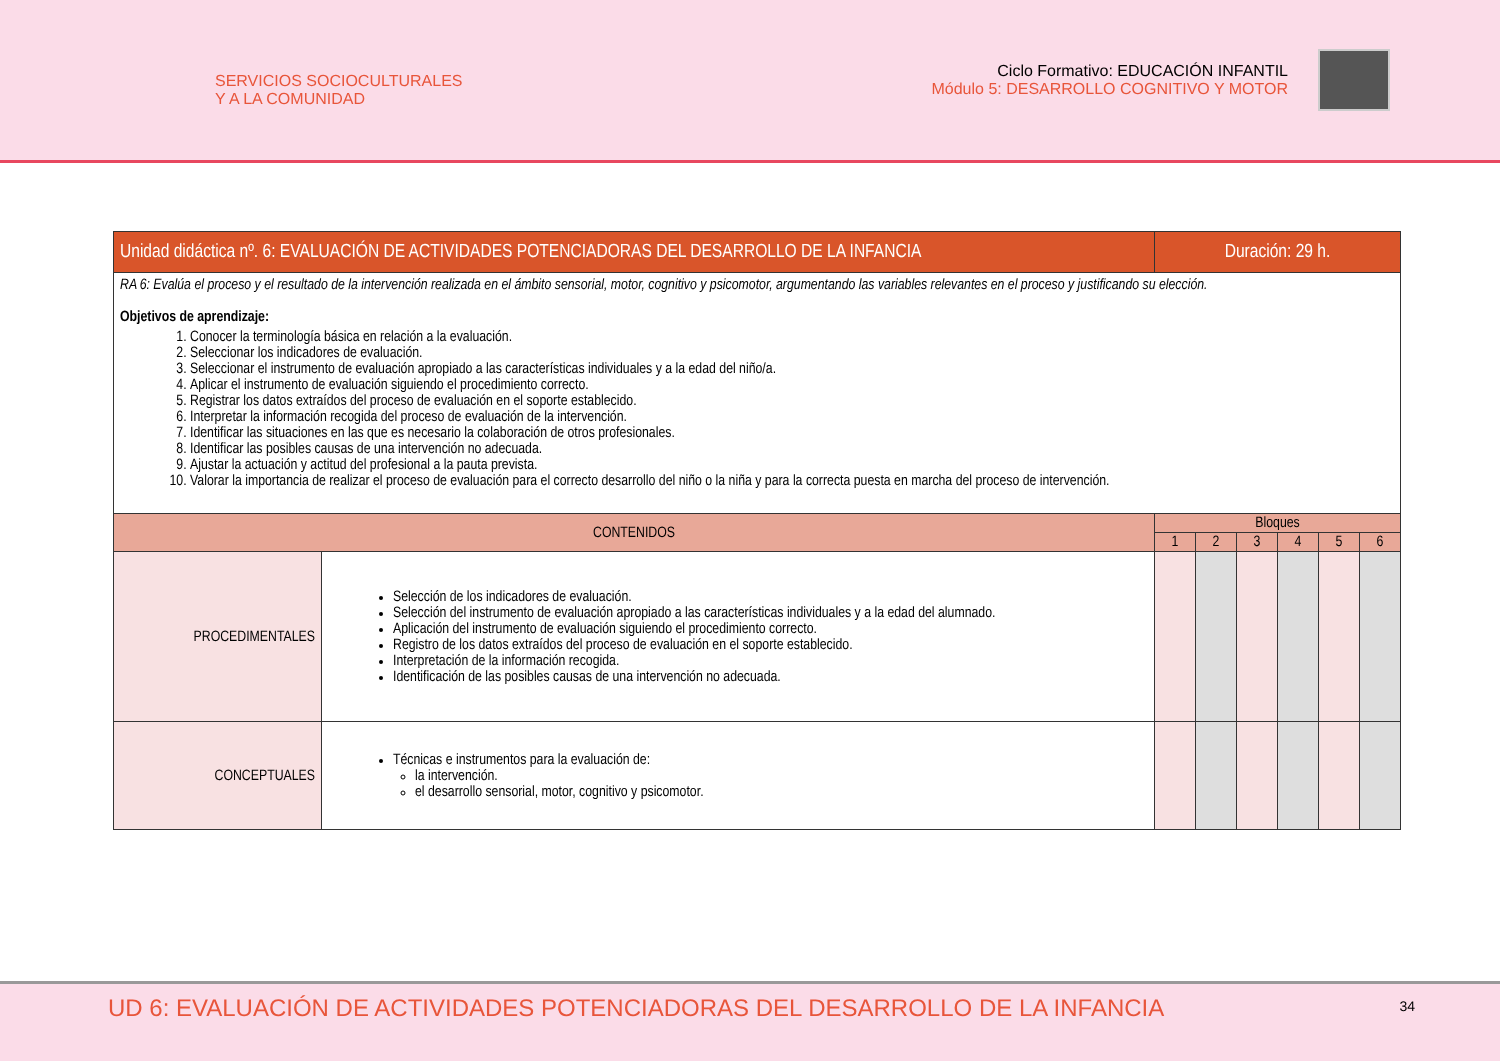SERVICIOS SOCIOCULTURALES
Y A LA COMUNIDAD
Ciclo Formativo: EDUCACIÓN INFANTIL
Módulo 5: DESARROLLO COGNITIVO Y MOTOR
| Unidad didáctica nº. 6: EVALUACIÓN DE ACTIVIDADES POTENCIADORAS DEL DESARROLLO DE LA INFANCIA | | Duración: 29 h. | | | | | |
| --- | --- | --- | --- | --- | --- | --- | --- |
| RA 6: Evalúa el proceso y el resultado de la intervención realizada en el ámbito sensorial, motor, cognitivo y psicomotor, argumentando las variables relevantes en el proceso y justificando su elección. Objetivos de aprendizaje: 1. Conocer la terminología básica en relación a la evaluación. 2. Seleccionar los indicadores de evaluación. 3. Seleccionar el instrumento de evaluación apropiado a las características individuales y a la edad del niño/a. 4. Aplicar el instrumento de evaluación siguiendo el procedimiento correcto. 5. Registrar los datos extraídos del proceso de evaluación en el soporte establecido. 6. Interpretar la información recogida del proceso de evaluación de la intervención. 7. Identificar las situaciones en las que es necesario la colaboración de otros profesionales. 8. Identificar las posibles causas de una intervención no adecuada. 9. Ajustar la actuación y actitud del profesional a la pauta prevista. 10. Valorar la importancia de realizar el proceso de evaluación para el correcto desarrollo del niño o la niña y para la correcta puesta en marcha del proceso de intervención. | | | | | | | |
| CONTENIDOS | | Bloques | | | | | |
| | | 1 | 2 | 3 | 4 | 5 | 6 |
| PROCEDIMENTALES | Selección de los indicadores de evaluación. Selección del instrumento de evaluación apropiado a las características individuales y a la edad del alumnado. Aplicación del instrumento de evaluación siguiendo el procedimiento correcto. Registro de los datos extraídos del proceso de evaluación en el soporte establecido. Interpretación de la información recogida. Identificación de las posibles causas de una intervención no adecuada. | | | | | | |
| CONCEPTUALES | Técnicas e instrumentos para la evaluación de: la intervención. el desarrollo sensorial, motor, cognitivo y psicomotor. | | | | | | |
UD 6: EVALUACIÓN DE ACTIVIDADES POTENCIADORAS DEL DESARROLLO DE LA INFANCIA
34